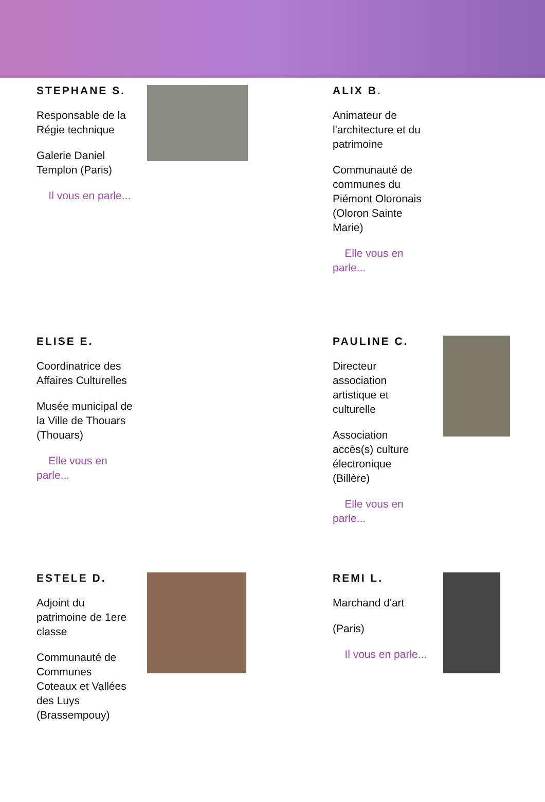STEPHANE S.
Responsable de la Régie technique
Galerie Daniel Templon (Paris)
Il vous en parle...
ALIX B.
Animateur de l'architecture et du patrimoine
Communauté de communes du Piémont Oloronais (Oloron Sainte Marie)
Elle vous en parle...
ELISE E.
Coordinatrice des Affaires Culturelles
Musée municipal de la Ville de Thouars (Thouars)
Elle vous en parle...
PAULINE C.
Directeur association artistique et culturelle
Association accès(s) culture électronique (Billère)
Elle vous en parle...
ESTELE D.
Adjoint du patrimoine de 1ere classe
Communauté de Communes Coteaux et Vallées des Luys (Brassempouy)
REMI L.
Marchand d'art
(Paris)
Il vous en parle...